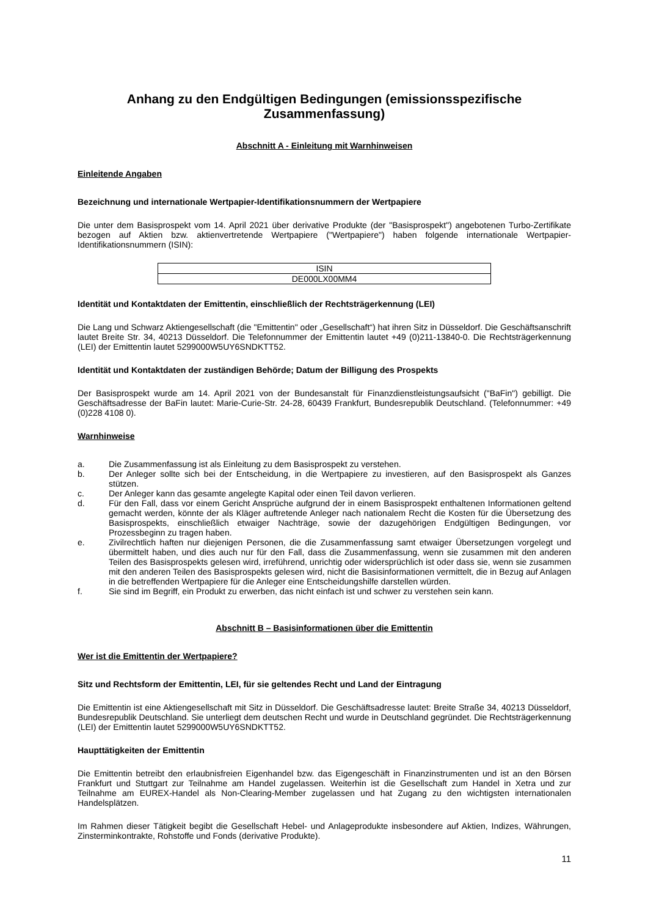Anhang zu den Endgültigen Bedingungen (emissionsspezifische Zusammenfassung)
Abschnitt A - Einleitung mit Warnhinweisen
Einleitende Angaben
Bezeichnung und internationale Wertpapier-Identifikationsnummern der Wertpapiere
Die unter dem Basisprospekt vom 14. April 2021 über derivative Produkte (der "Basisprospekt") angebotenen Turbo-Zertifikate bezogen auf Aktien bzw. aktienvertretende Wertpapiere ("Wertpapiere") haben folgende internationale Wertpapier-Identifikationsnummern (ISIN):
| ISIN |
| DE000LX00MM4 |
Identität und Kontaktdaten der Emittentin, einschließlich der Rechtsträgerkennung (LEI)
Die Lang und Schwarz Aktiengesellschaft (die "Emittentin" oder „Gesellschaft“) hat ihren Sitz in Düsseldorf. Die Geschäftsanschrift lautet Breite Str. 34, 40213 Düsseldorf. Die Telefonnummer der Emittentin lautet +49 (0)211-13840-0. Die Rechtsträgerkennung (LEI) der Emittentin lautet 5299000W5UY6SNDKTT52.
Identität und Kontaktdaten der zuständigen Behörde; Datum der Billigung des Prospekts
Der Basisprospekt wurde am 14. April 2021 von der Bundesanstalt für Finanzdienstleistungsaufsicht ("BaFin") gebilligt. Die Geschäftsadresse der BaFin lautet: Marie-Curie-Str. 24-28, 60439 Frankfurt, Bundesrepublik Deutschland. (Telefonnummer: +49 (0)228 4108 0).
Warnhinweise
a. Die Zusammenfassung ist als Einleitung zu dem Basisprospekt zu verstehen.
b. Der Anleger sollte sich bei der Entscheidung, in die Wertpapiere zu investieren, auf den Basisprospekt als Ganzes stützen.
c. Der Anleger kann das gesamte angelegte Kapital oder einen Teil davon verlieren.
d. Für den Fall, dass vor einem Gericht Ansprüche aufgrund der in einem Basisprospekt enthaltenen Informationen geltend gemacht werden, könnte der als Kläger auftretende Anleger nach nationalem Recht die Kosten für die Übersetzung des Basisprospekts, einschließlich etwaiger Nachträge, sowie der dazugehörigen Endgültigen Bedingungen, vor Prozessbeginn zu tragen haben.
e. Zivilrechtlich haften nur diejenigen Personen, die die Zusammenfassung samt etwaiger Übersetzungen vorgelegt und übermittelt haben, und dies auch nur für den Fall, dass die Zusammenfassung, wenn sie zusammen mit den anderen Teilen des Basisprospekts gelesen wird, irreführend, unrichtig oder widersprüchlich ist oder dass sie, wenn sie zusammen mit den anderen Teilen des Basisprospekts gelesen wird, nicht die Basisinformationen vermittelt, die in Bezug auf Anlagen in die betreffenden Wertpapiere für die Anleger eine Entscheidungshilfe darstellen würden.
f. Sie sind im Begriff, ein Produkt zu erwerben, das nicht einfach ist und schwer zu verstehen sein kann.
Abschnitt B – Basisinformationen über die Emittentin
Wer ist die Emittentin der Wertpapiere?
Sitz und Rechtsform der Emittentin, LEI, für sie geltendes Recht und Land der Eintragung
Die Emittentin ist eine Aktiengesellschaft mit Sitz in Düsseldorf. Die Geschäftsadresse lautet: Breite Straße 34, 40213 Düsseldorf, Bundesrepublik Deutschland. Sie unterliegt dem deutschen Recht und wurde in Deutschland gegründet. Die Rechtsträgerkennung (LEI) der Emittentin lautet 5299000W5UY6SNDKTT52.
Haupttätigkeiten der Emittentin
Die Emittentin betreibt den erlaubnisfreien Eigenhandel bzw. das Eigengeschäft in Finanzinstrumenten und ist an den Börsen Frankfurt und Stuttgart zur Teilnahme am Handel zugelassen. Weiterhin ist die Gesellschaft zum Handel in Xetra und zur Teilnahme am EUREX-Handel als Non-Clearing-Member zugelassen und hat Zugang zu den wichtigsten internationalen Handelsplätzen.
Im Rahmen dieser Tätigkeit begibt die Gesellschaft Hebel- und Anlageprodukte insbesondere auf Aktien, Indizes, Währungen, Zinsterminkontrakte, Rohstoffe und Fonds (derivative Produkte).
11